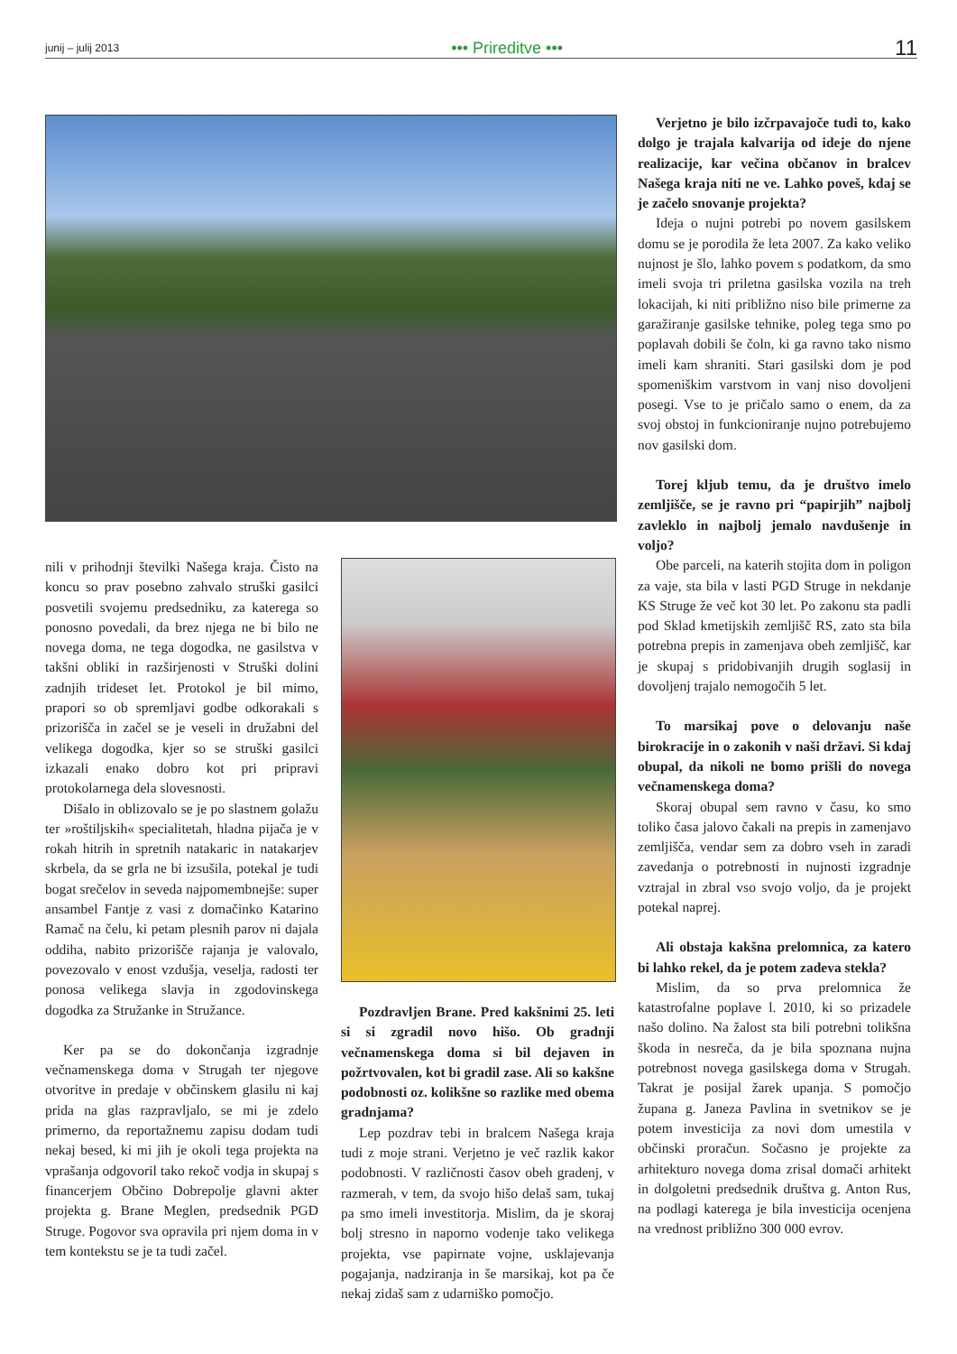junij – julij 2013 ••• Prireditve ••• 11
nili v prihodnji številki Našega kraja. Čisto na koncu so prav posebno zahvalo struški gasilci posvetili svojemu predsedniku, za katerega so ponosno povedali, da brez njega ne bi bilo ne novega doma, ne tega dogodka, ne gasilstva v takšni obliki in razširjenosti v Struški dolini zadnjih trideset let. Protokol je bil mimo, prapori so ob spremljavi godbe odkorakali s prizorišča in začel se je veseli in družabni del velikega dogodka, kjer so se struški gasilci izkazali enako dobro kot pri pripravi protokolarnega dela slovesnosti.
Dišalo in oblizovalo se je po slastnem golažu ter »roštiljskih« specialitetah, hladna pijača je v rokah hitrih in spretnih natakaric in natakarjev skrbela, da se grla ne bi izsušila, potekal je tudi bogat srečelov in seveda najpomembnejše: super ansambel Fantje z vasi z domačinko Katarino Ramač na čelu, ki petam plesnih parov ni dajala oddiha, nabito prizorišče rajanja je valovalo, povezovalo v enost vzdušja, veselja, radosti ter ponosa velikega slavja in zgodovinskega dogodka za Stružanke in Stružance.
Ker pa se do dokončanja izgradnje večnamenskega doma v Strugah ter njegove otvoritve in predaje v občinskem glasilu ni kaj prida na glas razpravljalo, se mi je zdelo primerno, da reportažnemu zapisu dodam tudi nekaj besed, ki mi jih je okoli tega projekta na vprašanja odgovoril tako rekoč vodja in skupaj s financerjem Občino Dobrepolje glavni akter projekta g. Brane Meglen, predsednik PGD Struge. Pogovor sva opravila pri njem doma in v tem kontekstu se je ta tudi začel.
Pozdravljen Brane. Pred kakšnimi 25. leti si si zgradil novo hišo. Ob gradnji večnamenskega doma si bil dejaven in požrtvovalen, kot bi gradil zase. Ali so kakšne podobnosti oz. kolikšne so razlike med obema gradnjama?
Lep pozdrav tebi in bralcem Našega kraja tudi z moje strani. Verjetno je več razlik kakor podobnosti. V različnosti časov obeh gradenj, v razmerah, v tem, da svojo hišo delaš sam, tukaj pa smo imeli investitorja. Mislim, da je skoraj bolj stresno in naporno vodenje tako velikega projekta, vse papirnate vojne, usklajevanja pogajanja, nadziranja in še marsikaj, kot pa če nekaj zidaš sam z udarniško pomočjo.
Verjetno je bilo izčrpavajoče tudi to, kako dolgo je trajala kalvarija od ideje do njene realizacije, kar večina občanov in bralcev Našega kraja niti ne ve. Lahko poveš, kdaj se je začelo snovanje projekta?
Ideja o nujni potrebi po novem gasilskem domu se je porodila že leta 2007. Za kako veliko nujnost je šlo, lahko povem s podatkom, da smo imeli svoja tri priletna gasilska vozila na treh lokacijah, ki niti približno niso bile primerne za garažiranje gasilske tehnike, poleg tega smo po poplavah dobili še čoln, ki ga ravno tako nismo imeli kam shraniti. Stari gasilski dom je pod spomeniškim varstvom in vanj niso dovoljeni posegi. Vse to je pričalo samo o enem, da za svoj obstoj in funkcioniranje nujno potrebujemo nov gasilski dom.
Torej kljub temu, da je društvo imelo zemljišče, se je ravno pri “papirjih” najbolj zavleklo in najbolj jemalo navdušenje in voljo?
Obe parceli, na katerih stojita dom in poligon za vaje, sta bila v lasti PGD Struge in nekdanje KS Struge že več kot 30 let. Po zakonu sta padli pod Sklad kmetijskih zemljišč RS, zato sta bila potrebna prepis in zamenjava obeh zemljišč, kar je skupaj s pridobivanjih drugih soglasij in dovoljenj trajalo nemogočih 5 let.
To marsikaj pove o delovanju naše birokracije in o zakonih v naši državi. Si kdaj obupal, da nikoli ne bomo prišli do novega večnamenskega doma?
Skoraj obupal sem ravno v času, ko smo toliko časa jalovo čakali na prepis in zamenjavo zemljišča, vendar sem za dobro vseh in zaradi zavedanja o potrebnosti in nujnosti izgradnje vztrajal in zbral vso svojo voljo, da je projekt potekal naprej.
Ali obstaja kakšna prelomnica, za katero bi lahko rekel, da je potem zadeva stekla?
Mislim, da so prva prelomnica že katastrofalne poplave l. 2010, ki so prizadele našo dolino. Na žalost sta bili potrebni tolikšna škoda in nesreča, da je bila spoznana nujna potrebnost novega gasilskega doma v Strugah. Takrat je posijal žarek upanja. S pomočjo župana g. Janeza Pavlina in svetnikov se je potem investicija za novi dom umestila v občinski proračun. Sočasno je projekte za arhitekturo novega doma zrisal domači arhitekt in dolgoletni predsednik društva g. Anton Rus, na podlagi katerega je bila investicija ocenjena na vrednost približno 300 000 evrov.